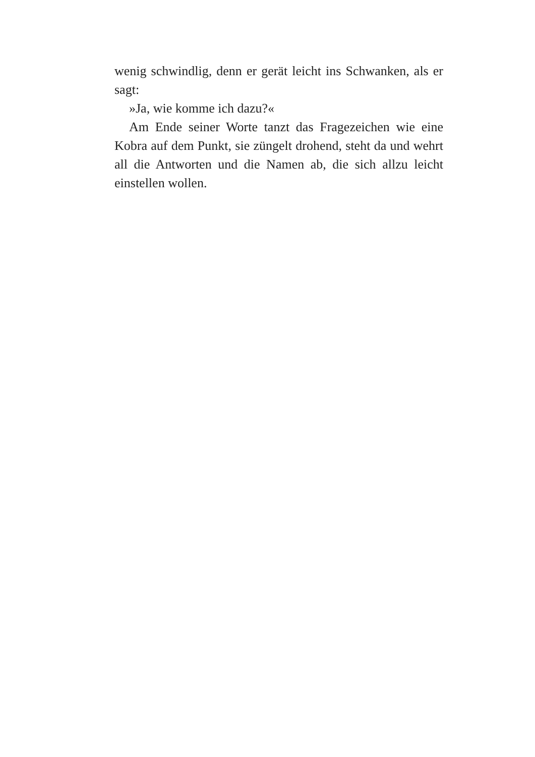wenig schwindlig, denn er gerät leicht ins Schwanken, als er sagt:
»Ja, wie komme ich dazu?«
Am Ende seiner Worte tanzt das Fragezeichen wie eine Kobra auf dem Punkt, sie züngelt drohend, steht da und wehrt all die Antworten und die Namen ab, die sich allzu leicht einstellen wollen.